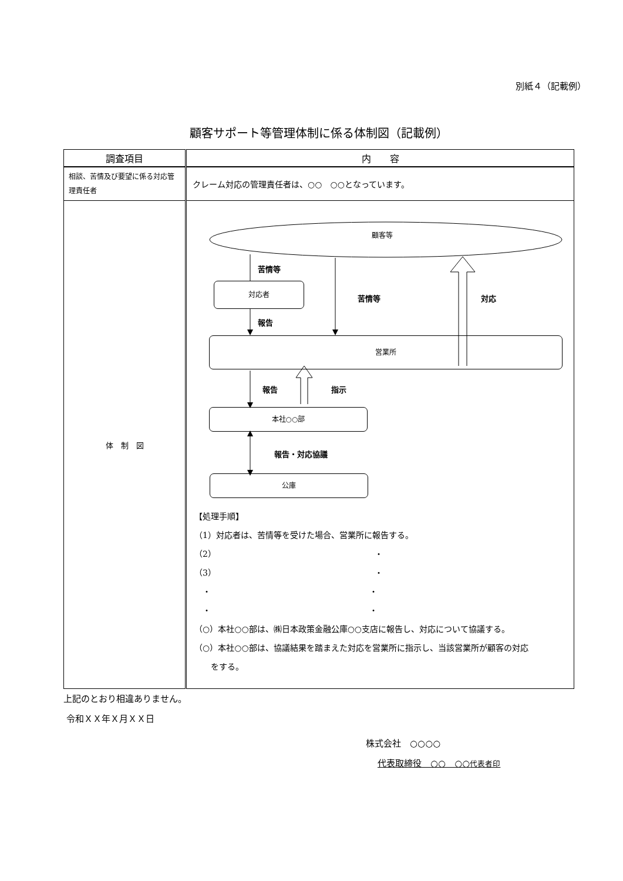別紙４（記載例）
顧客サポート等管理体制に係る体制図（記載例）
| 調査項目 | 内 容 |
| 相談、苦情及び要望に係る対応管理責任者 | クレーム対応の管理責任者は、○○ ○○となっています。 |
| 体 制 図 | 顧客等 苦情等 対応者 苦情等 対応 報告 営業所 報告 指示 本社○○部 報告・対応協議 公庫 【処理手順】 （1）対応者は、苦情等を受けた場合、営業所に報告する。 （2） ・ （3） ・ ・ ・ ・ ・ （○）本社○○部は、㈱日本政策金融公庫○○支店に報告し、対応について協議する。 （○）本社○○部は、協議結果を踏まえた対応を営業所に指示し、当該営業所が顧客の対応 をする。 |
上記のとおり相違ありません。
令和ＸＸ年Ｘ月ＸＸ日
株式会社　○○○○
代表取締役　○○　○○代表者印